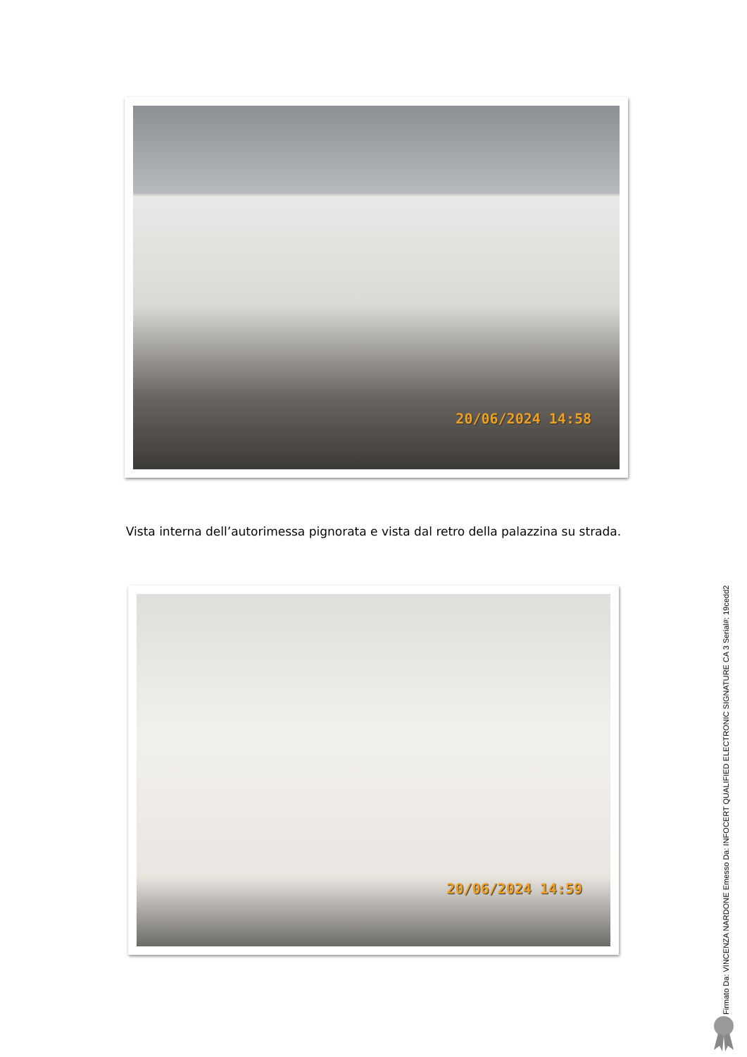20/06/2024 14:58
Vista interna dell’autorimessa pignorata e vista dal retro della palazzina su strada.
20/06/2024 14:59
Firmato Da: VINCENZA NARDONE Emesso Da: INFOCERT QUALIFIED ELECTRONIC SIGNATURE CA 3 Serial#: 19cedd2